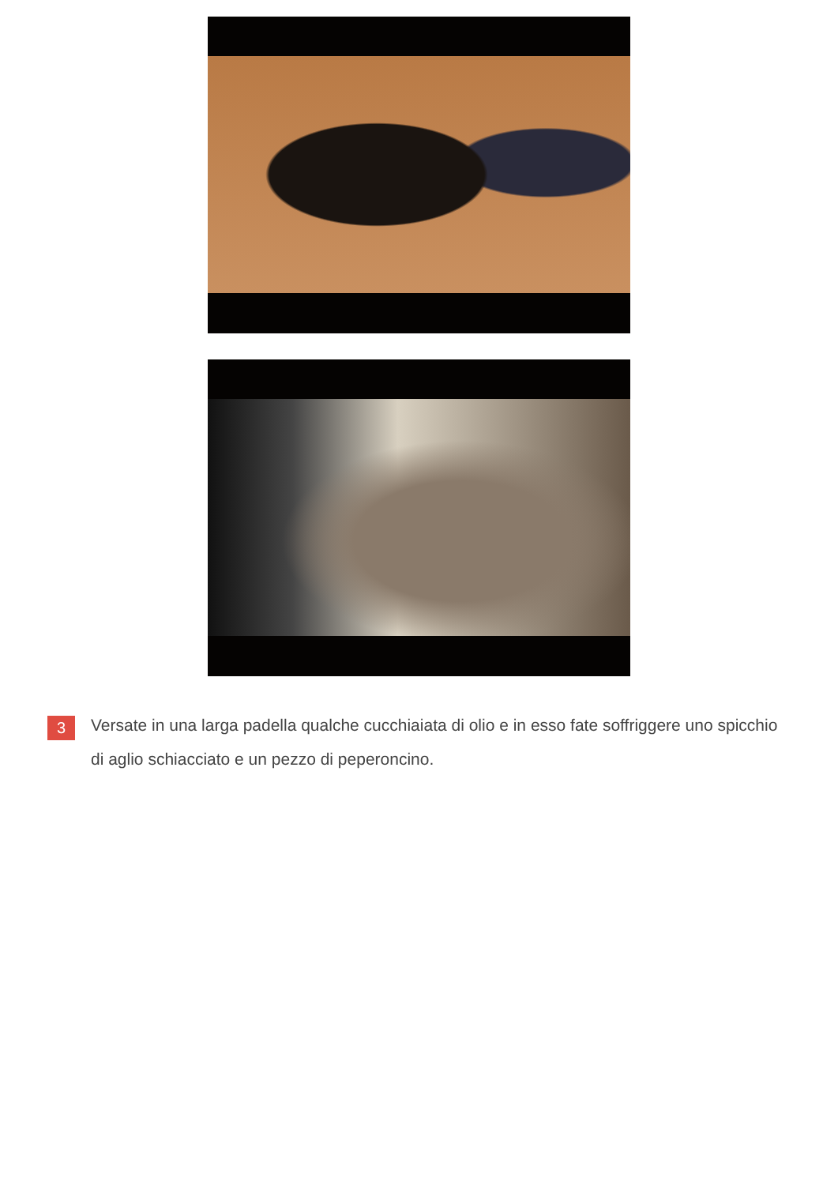3
Versate in una larga padella qualche cucchiaiata di olio e in esso fate soffriggere uno spicchio di aglio schiacciato e un pezzo di peperoncino.